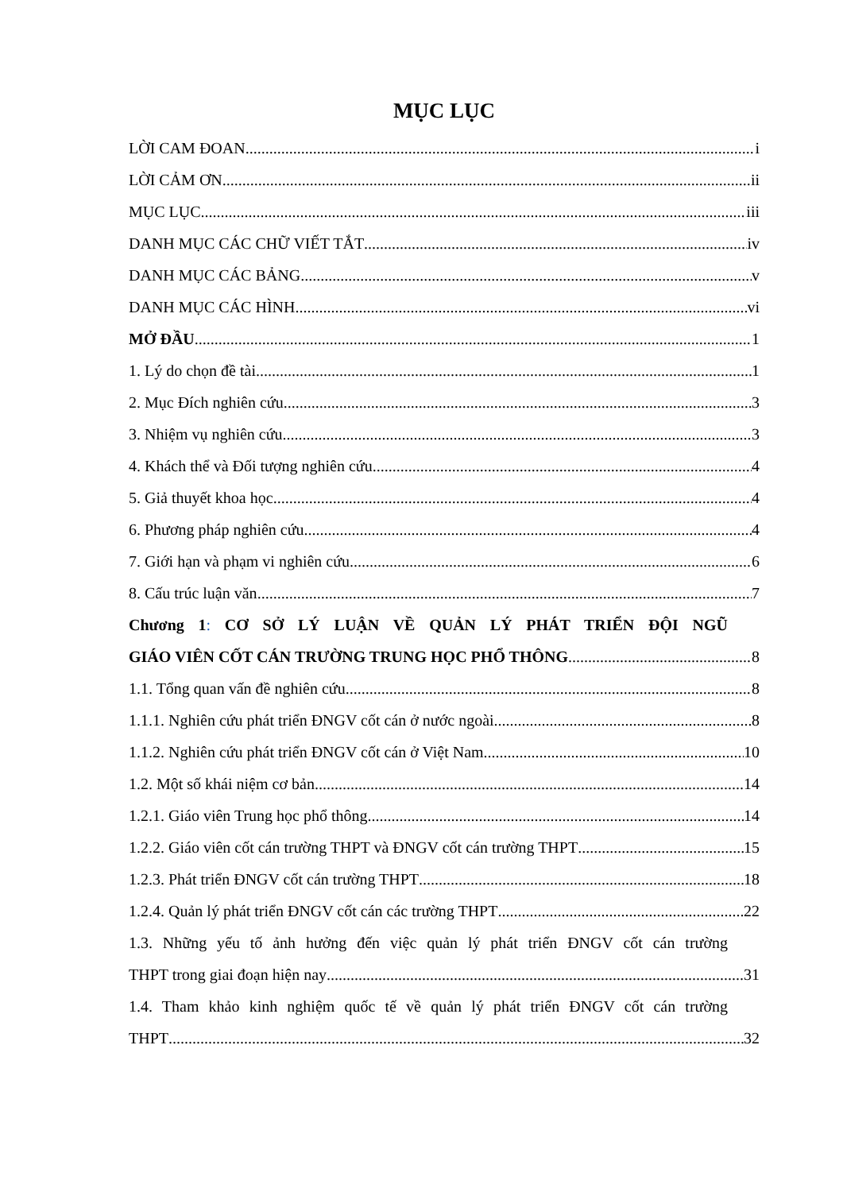MỤC LỤC
LỜI CAM ĐOAN i
LỜI CẢM ƠN ii
MỤC LỤC iii
DANH MỤC CÁC CHỮ VIẾT TẮT iv
DANH MỤC CÁC BẢNG v
DANH MỤC CÁC HÌNH vi
MỞ ĐẦU 1
1. Lý do chọn đề tài 1
2. Mục Đích nghiên cứu 3
3. Nhiệm vụ nghiên cứu 3
4. Khách thể và Đối tượng nghiên cứu 4
5. Giả thuyết khoa học 4
6. Phương pháp nghiên cứu 4
7. Giới hạn và phạm vi nghiên cứu 6
8. Cấu trúc luận văn 7
Chương 1: CƠ SỞ LÝ LUẬN VỀ QUẢN LÝ PHÁT TRIỂN ĐỘI NGŨ
GIÁO VIÊN CỐT CÁN TRƯỜNG TRUNG HỌC PHỔ THÔNG 8
1.1. Tổng quan vấn đề nghiên cứu 8
1.1.1. Nghiên cứu phát triển ĐNGV cốt cán ở nước ngoài 8
1.1.2. Nghiên cứu phát triển ĐNGV cốt cán ở Việt Nam 10
1.2. Một số khái niệm cơ bản 14
1.2.1. Giáo viên Trung học phổ thông 14
1.2.2. Giáo viên cốt cán trường THPT và ĐNGV cốt cán trường THPT 15
1.2.3. Phát triển ĐNGV cốt cán trường THPT 18
1.2.4. Quản lý phát triển ĐNGV cốt cán các trường THPT 22
1.3. Những yếu tố ảnh hưởng đến việc quản lý phát triển ĐNGV cốt cán trường
THPT trong giai đoạn hiện nay 31
1.4. Tham khảo kinh nghiệm quốc tế về quản lý phát triển ĐNGV cốt cán trường
THPT 32